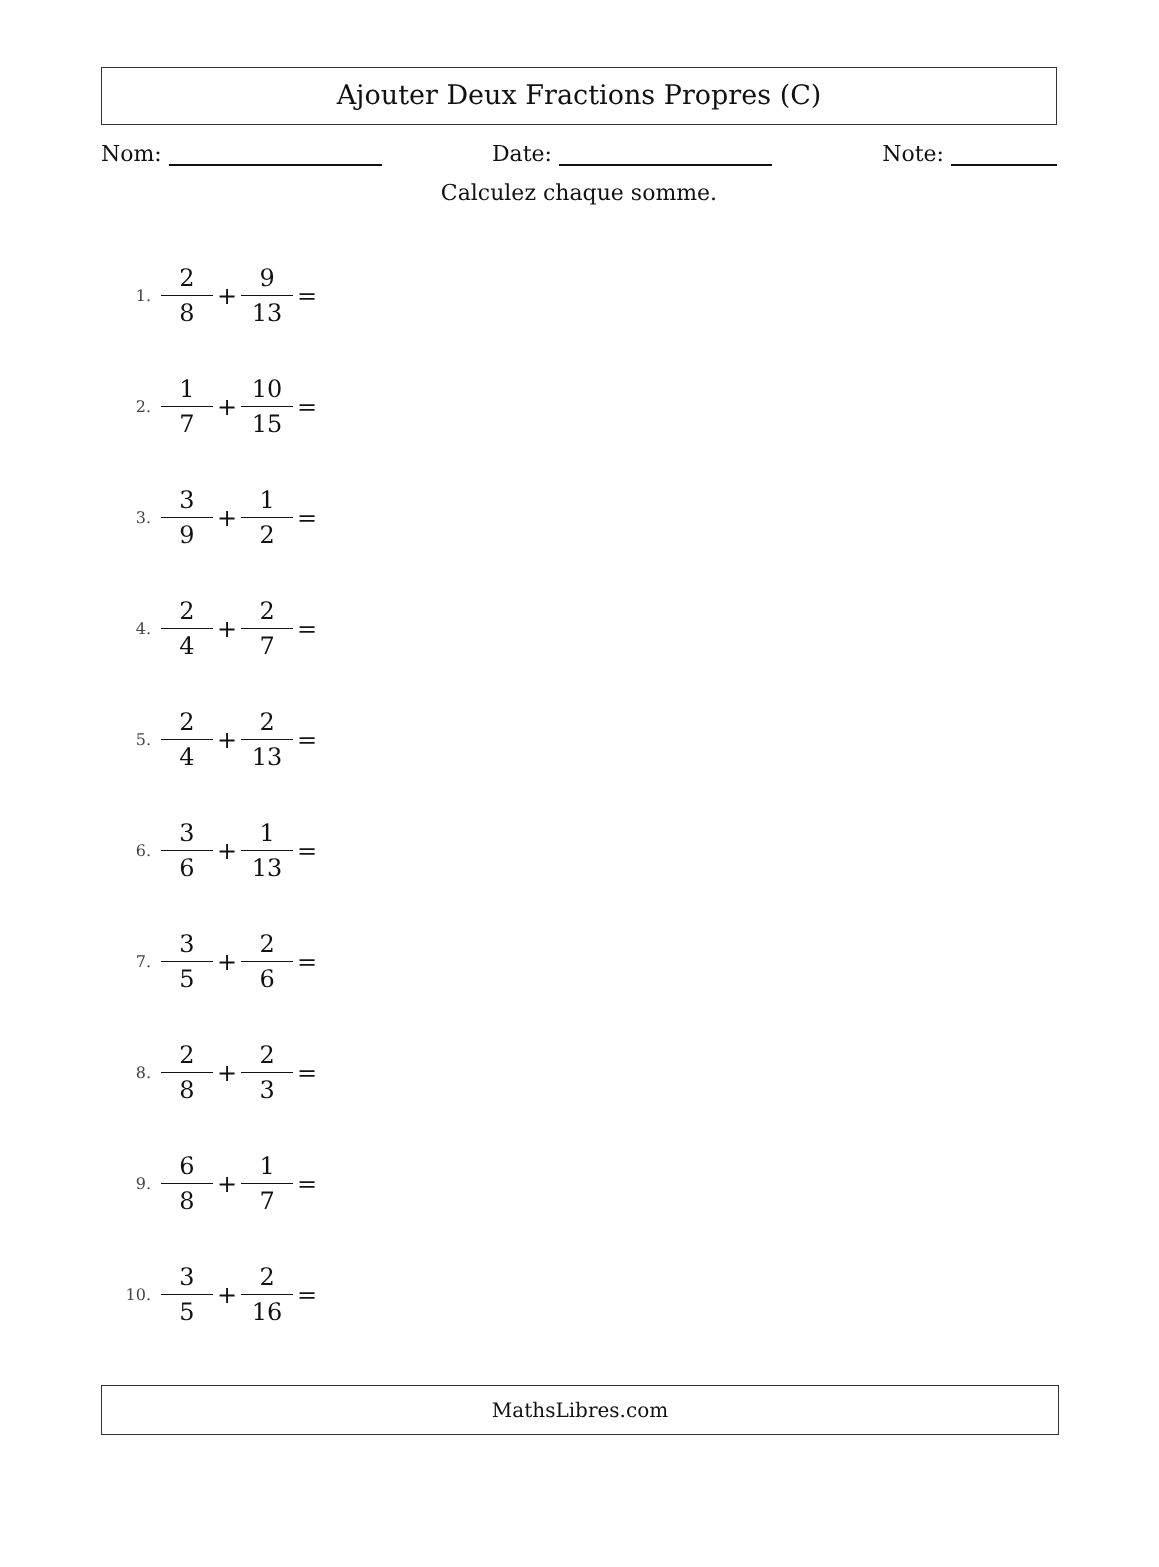Ajouter Deux Fractions Propres (C)
Nom: Date: Note:
Calculez chaque somme.
1. 2 8 + 9 13 =
2. 1 7 + 10 15 =
3. 3 9 + 1 2 =
4. 2 4 + 2 7 =
5. 2 4 + 2 13 =
6. 3 6 + 1 13 =
7. 3 5 + 2 6 =
8. 2 8 + 2 3 =
9. 6 8 + 1 7 =
10. 3 5 + 2 16 =
MathsLibres.com